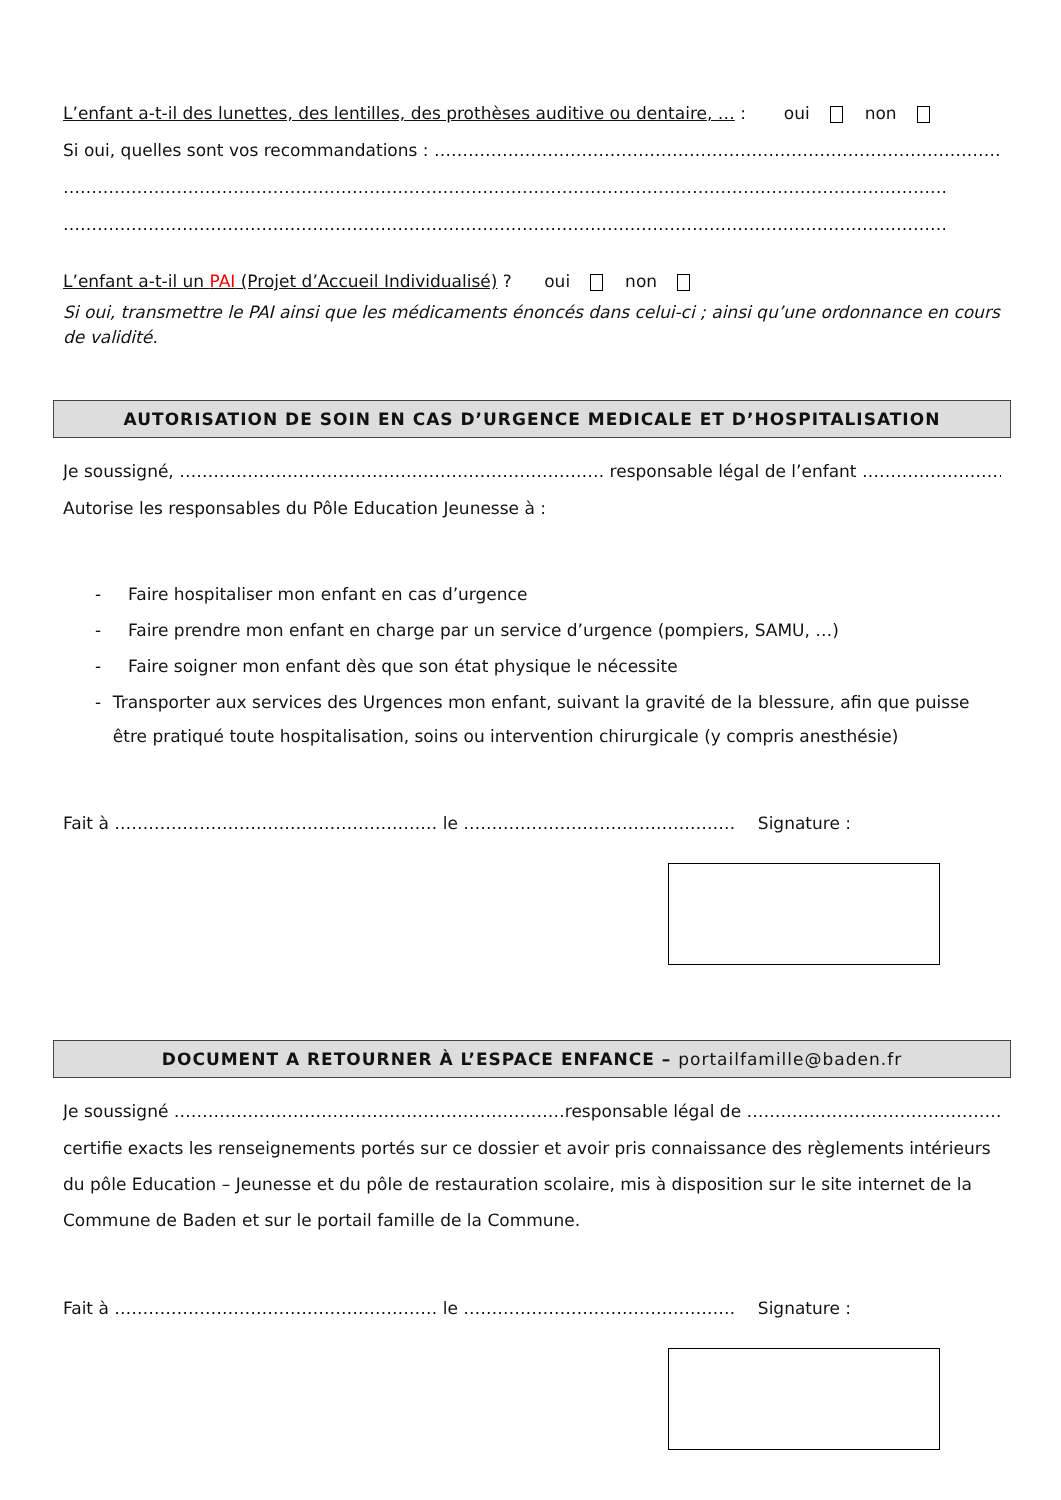L’enfant a-t-il des lunettes, des lentilles, des prothèses auditive ou dentaire, … : oui non
Si oui, quelles sont vos recommandations : ……………………………………………………………………………………………………..
…………………………………………………………………………………………………………………………………………
…………………………………………………………………………………………………………………………………………
L’enfant a-t-il un PAI (Projet d’Accueil Individualisé) ? oui non
Si oui, transmettre le PAI ainsi que les médicaments énoncés dans celui-ci ; ainsi qu’une ordonnance en cours de validité.
AUTORISATION DE SOIN EN CAS D’URGENCE MEDICALE ET D’HOSPITALISATION
Je soussigné, ………………………………………………………………… responsable légal de l’enfant ……………………………….…,
Autorise les responsables du Pôle Education Jeunesse à :
- Faire hospitaliser mon enfant en cas d’urgence
- Faire prendre mon enfant en charge par un service d’urgence (pompiers, SAMU, …)
- Faire soigner mon enfant dès que son état physique le nécessite
- Transporter aux services des Urgences mon enfant, suivant la gravité de la blessure, afin que puisse être pratiqué toute hospitalisation, soins ou intervention chirurgicale (y compris anesthésie)
Fait à ………………………………………………… le ………………………………………… Signature :
DOCUMENT A RETOURNER À L’ESPACE ENFANCE – portailfamille@baden.fr
Je soussigné ……………………………………………………………responsable légal de ……………………………………………………..
certifie exacts les renseignements portés sur ce dossier et avoir pris connaissance des règlements intérieurs du pôle Education – Jeunesse et du pôle de restauration scolaire, mis à disposition sur le site internet de la Commune de Baden et sur le portail famille de la Commune.
Fait à ………………………………………………… le ………………………………………… Signature :